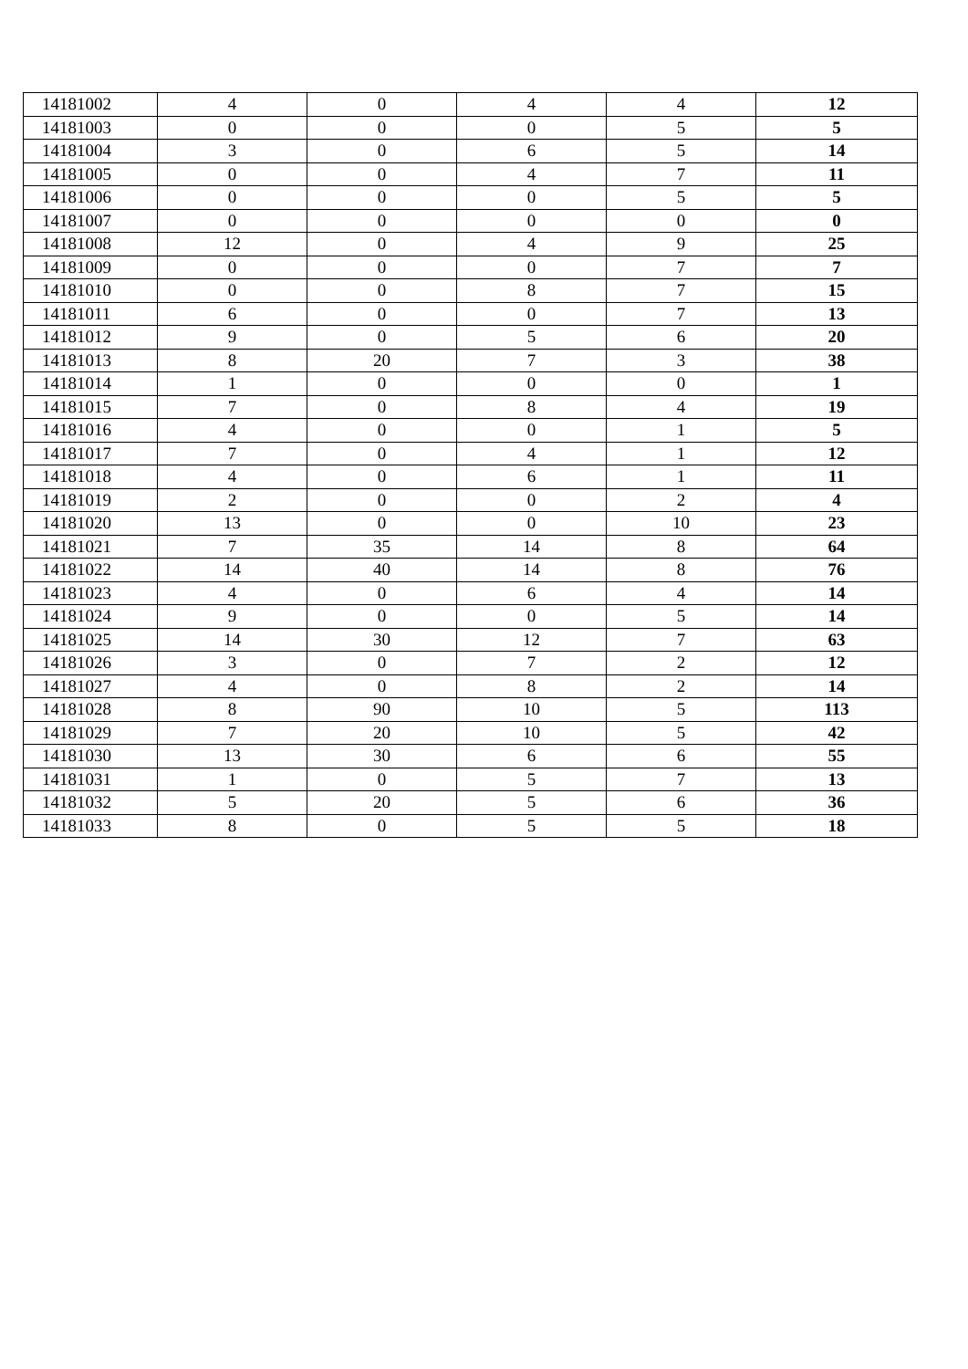| 14181002 | 4 | 0 | 4 | 4 | 12 |
| 14181003 | 0 | 0 | 0 | 5 | 5 |
| 14181004 | 3 | 0 | 6 | 5 | 14 |
| 14181005 | 0 | 0 | 4 | 7 | 11 |
| 14181006 | 0 | 0 | 0 | 5 | 5 |
| 14181007 | 0 | 0 | 0 | 0 | 0 |
| 14181008 | 12 | 0 | 4 | 9 | 25 |
| 14181009 | 0 | 0 | 0 | 7 | 7 |
| 14181010 | 0 | 0 | 8 | 7 | 15 |
| 14181011 | 6 | 0 | 0 | 7 | 13 |
| 14181012 | 9 | 0 | 5 | 6 | 20 |
| 14181013 | 8 | 20 | 7 | 3 | 38 |
| 14181014 | 1 | 0 | 0 | 0 | 1 |
| 14181015 | 7 | 0 | 8 | 4 | 19 |
| 14181016 | 4 | 0 | 0 | 1 | 5 |
| 14181017 | 7 | 0 | 4 | 1 | 12 |
| 14181018 | 4 | 0 | 6 | 1 | 11 |
| 14181019 | 2 | 0 | 0 | 2 | 4 |
| 14181020 | 13 | 0 | 0 | 10 | 23 |
| 14181021 | 7 | 35 | 14 | 8 | 64 |
| 14181022 | 14 | 40 | 14 | 8 | 76 |
| 14181023 | 4 | 0 | 6 | 4 | 14 |
| 14181024 | 9 | 0 | 0 | 5 | 14 |
| 14181025 | 14 | 30 | 12 | 7 | 63 |
| 14181026 | 3 | 0 | 7 | 2 | 12 |
| 14181027 | 4 | 0 | 8 | 2 | 14 |
| 14181028 | 8 | 90 | 10 | 5 | 113 |
| 14181029 | 7 | 20 | 10 | 5 | 42 |
| 14181030 | 13 | 30 | 6 | 6 | 55 |
| 14181031 | 1 | 0 | 5 | 7 | 13 |
| 14181032 | 5 | 20 | 5 | 6 | 36 |
| 14181033 | 8 | 0 | 5 | 5 | 18 |